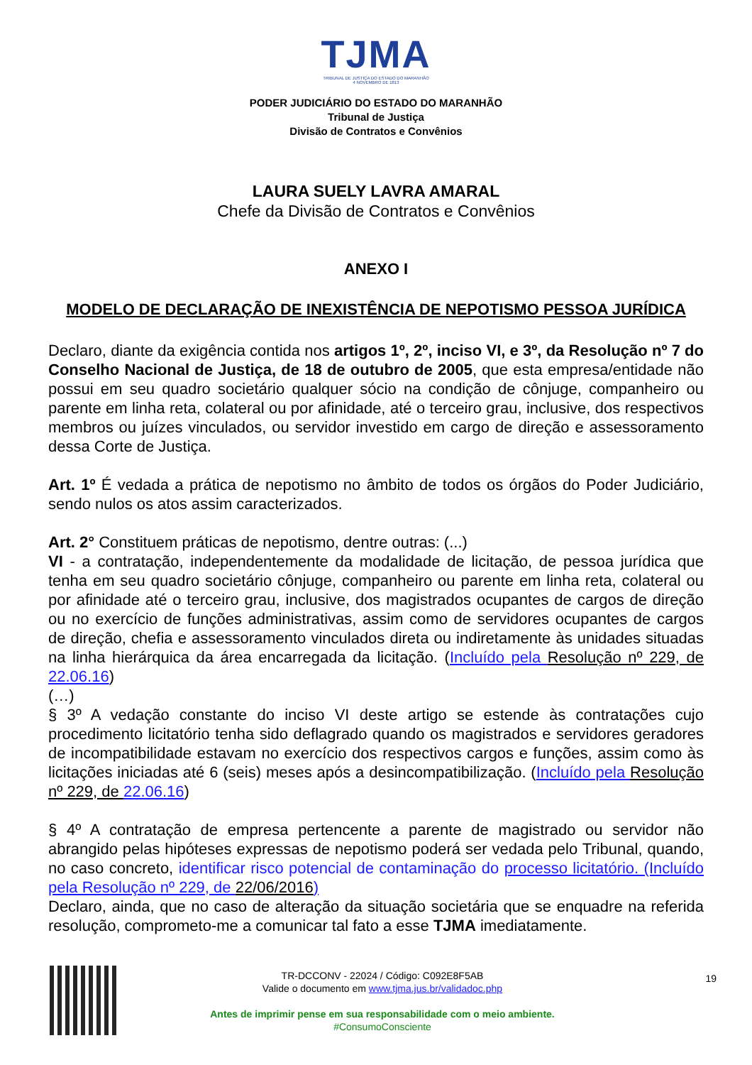TJMA
TRIBUNAL DE JUSTIÇA DO ESTADO DO MARANHÃO
4 NOVEMBRO DE 1813
PODER JUDICIÁRIO DO ESTADO DO MARANHÃO
Tribunal de Justiça
Divisão de Contratos e Convênios
LAURA SUELY LAVRA AMARAL
Chefe da Divisão de Contratos e Convênios
ANEXO I
MODELO DE DECLARAÇÃO DE INEXISTÊNCIA DE NEPOTISMO PESSOA JURÍDICA
Declaro, diante da exigência contida nos artigos 1º, 2º, inciso VI, e 3º, da Resolução nº 7 do Conselho Nacional de Justiça, de 18 de outubro de 2005, que esta empresa/entidade não possui em seu quadro societário qualquer sócio na condição de cônjuge, companheiro ou parente em linha reta, colateral ou por afinidade, até o terceiro grau, inclusive, dos respectivos membros ou juízes vinculados, ou servidor investido em cargo de direção e assessoramento dessa Corte de Justiça.
Art. 1º É vedada a prática de nepotismo no âmbito de todos os órgãos do Poder Judiciário, sendo nulos os atos assim caracterizados.
Art. 2° Constituem práticas de nepotismo, dentre outras: (...)
VI - a contratação, independentemente da modalidade de licitação, de pessoa jurídica que tenha em seu quadro societário cônjuge, companheiro ou parente em linha reta, colateral ou por afinidade até o terceiro grau, inclusive, dos magistrados ocupantes de cargos de direção ou no exercício de funções administrativas, assim como de servidores ocupantes de cargos de direção, chefia e assessoramento vinculados direta ou indiretamente às unidades situadas na linha hierárquica da área encarregada da licitação. (Incluído pela Resolução nº 229, de 22.06.16)
(…)
§ 3º A vedação constante do inciso VI deste artigo se estende às contratações cujo procedimento licitatório tenha sido deflagrado quando os magistrados e servidores geradores de incompatibilidade estavam no exercício dos respectivos cargos e funções, assim como às licitações iniciadas até 6 (seis) meses após a desincompatibilização. (Incluído pela Resolução nº 229, de 22.06.16)
§ 4º A contratação de empresa pertencente a parente de magistrado ou servidor não abrangido pelas hipóteses expressas de nepotismo poderá ser vedada pelo Tribunal, quando, no caso concreto, identificar risco potencial de contaminação do processo licitatório. (Incluído pela Resolução nº 229, de 22/06/2016)
Declaro, ainda, que no caso de alteração da situação societária que se enquadre na referida resolução, comprometo-me a comunicar tal fato a esse TJMA imediatamente.
TR-DCCONV - 22024 / Código: C092E8F5AB
Valide o documento em www.tjma.jus.br/validadoc.php
Antes de imprimir pense em sua responsabilidade com o meio ambiente.
#ConsumoConsciente
19